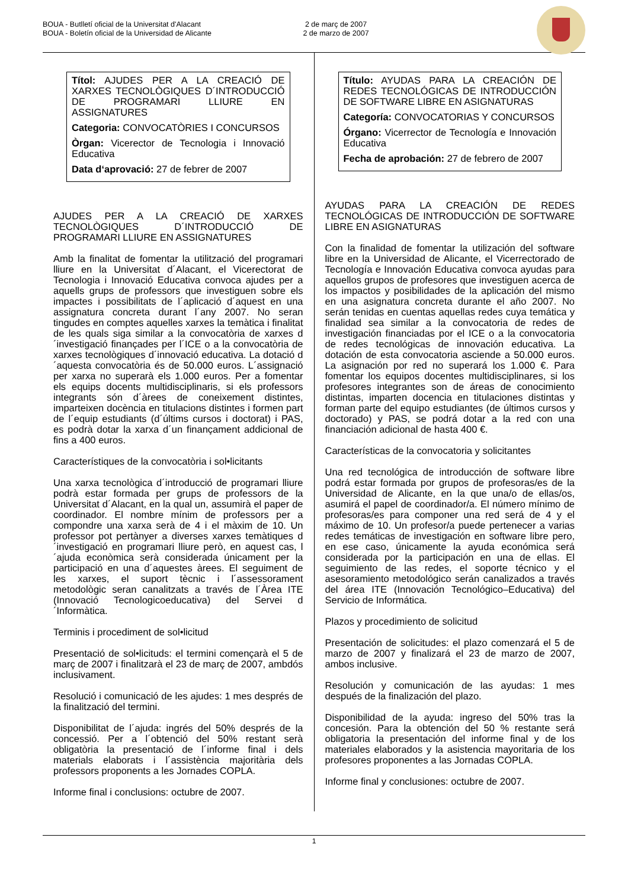BOUA - Butlletí oficial de la Universitat d'Alacant
BOUA - Boletín oficial de la Universidad de Alicante
2 de març de 2007
2 de marzo de 2007
Títol: AJUDES PER A LA CREACIÓ DE XARXES TECNOLÒGIQUES D´INTRODUCCIÓ DE PROGRAMARI LLIURE EN ASSIGNATURES
Categoria: CONVOCATÒRIES I CONCURSOS
Òrgan: Vicerector de Tecnologia i Innovació Educativa
Data d‘aprovació: 27 de febrer de 2007
AJUDES PER A LA CREACIÓ DE XARXES TECNOLÒGIQUES D´INTRODUCCIÓ DE PROGRAMARI LLIURE EN ASSIGNATURES
Amb la finalitat de fomentar la utilització del programari lliure en la Universitat d´Alacant, el Vicerectorat de Tecnologia i Innovació Educativa convoca ajudes per a aquells grups de professors que investiguen sobre els impactes i possibilitats de l´aplicació d´aquest en una assignatura concreta durant l´any 2007. No seran tingudes en comptes aquelles xarxes la temàtica i finalitat de les quals siga similar a la convocatòria de xarxes d´investigació finançades per l´ICE o a la convocatòria de xarxes tecnològiques d´innovació educativa. La dotació d´aquesta convocatòria és de 50.000 euros. L´assignació per xarxa no superarà els 1.000 euros. Per a fomentar els equips docents multidisciplinaris, si els professors integrants són d´àrees de coneixement distintes, imparteixen docència en titulacions distintes i formen part de l´equip estudiants (d´últims cursos i doctorat) i PAS, es podrà dotar la xarxa d´un finançament addicional de fins a 400 euros.
Característiques de la convocatòria i sol•licitants
Una xarxa tecnològica d´introducció de programari lliure podrà estar formada per grups de professors de la Universitat d´Alacant, en la qual un, assumirà el paper de coordinador. El nombre mínim de professors per a compondre una xarxa serà de 4 i el màxim de 10. Un professor pot pertànyer a diverses xarxes temàtiques d´investigació en programari lliure però, en aquest cas, l´ajuda econòmica serà considerada únicament per la participació en una d´aquestes àrees. El seguiment de les xarxes, el suport tècnic i l´assessorament metodològic seran canalitzats a través de l´Àrea ITE (Innovació Tecnologicoeducativa) del Servei d´Informàtica.
Terminis i procediment de sol•licitud
Presentació de sol•licituds: el termini començarà el 5 de març de 2007 i finalitzarà el 23 de març de 2007, ambdós inclusivament.
Resolució i comunicació de les ajudes: 1 mes després de la finalització del termini.
Disponibilitat de l´ajuda: ingrés del 50% després de la concessió. Per a l´obtenció del 50% restant serà obligatòria la presentació de l´informe final i dels materials elaborats i l´assistència majoritària dels professors proponents a les Jornades COPLA.
Informe final i conclusions: octubre de 2007.
Título: AYUDAS PARA LA CREACIÓN DE REDES TECNOLÓGICAS DE INTRODUCCIÓN DE SOFTWARE LIBRE EN ASIGNATURAS
Categoría: CONVOCATORIAS Y CONCURSOS
Órgano: Vicerrector de Tecnología e Innovación Educativa
Fecha de aprobación: 27 de febrero de 2007
AYUDAS PARA LA CREACIÓN DE REDES TECNOLÓGICAS DE INTRODUCCIÓN DE SOFTWARE LIBRE EN ASIGNATURAS
Con la finalidad de fomentar la utilización del software libre en la Universidad de Alicante, el Vicerrectorado de Tecnología e Innovación Educativa convoca ayudas para aquellos grupos de profesores que investiguen acerca de los impactos y posibilidades de la aplicación del mismo en una asignatura concreta durante el año 2007. No serán tenidas en cuentas aquellas redes cuya temática y finalidad sea similar a la convocatoria de redes de investigación financiadas por el ICE o a la convocatoria de redes tecnológicas de innovación educativa. La dotación de esta convocatoria asciende a 50.000 euros. La asignación por red no superará los 1.000 €. Para fomentar los equipos docentes multidisciplinares, si los profesores integrantes son de áreas de conocimiento distintas, imparten docencia en titulaciones distintas y forman parte del equipo estudiantes (de últimos cursos y doctorado) y PAS, se podrá dotar a la red con una financiación adicional de hasta 400 €.
Características de la convocatoria y solicitantes
Una red tecnológica de introducción de software libre podrá estar formada por grupos de profesoras/es de la Universidad de Alicante, en la que una/o de ellas/os, asumirá el papel de coordinador/a. El número mínimo de profesoras/es para componer una red será de 4 y el máximo de 10. Un profesor/a puede pertenecer a varias redes temáticas de investigación en software libre pero, en ese caso, únicamente la ayuda económica será considerada por la participación en una de ellas. El seguimiento de las redes, el soporte técnico y el asesoramiento metodológico serán canalizados a través del área ITE (Innovación Tecnológico–Educativa) del Servicio de Informática.
Plazos y procedimiento de solicitud
Presentación de solicitudes: el plazo comenzará el 5 de marzo de 2007 y finalizará el 23 de marzo de 2007, ambos inclusive.
Resolución y comunicación de las ayudas: 1 mes después de la finalización del plazo.
Disponibilidad de la ayuda: ingreso del 50% tras la concesión. Para la obtención del 50 % restante será obligatoria la presentación del informe final y de los materiales elaborados y la asistencia mayoritaria de los profesores proponentes a las Jornadas COPLA.
Informe final y conclusiones: octubre de 2007.
1